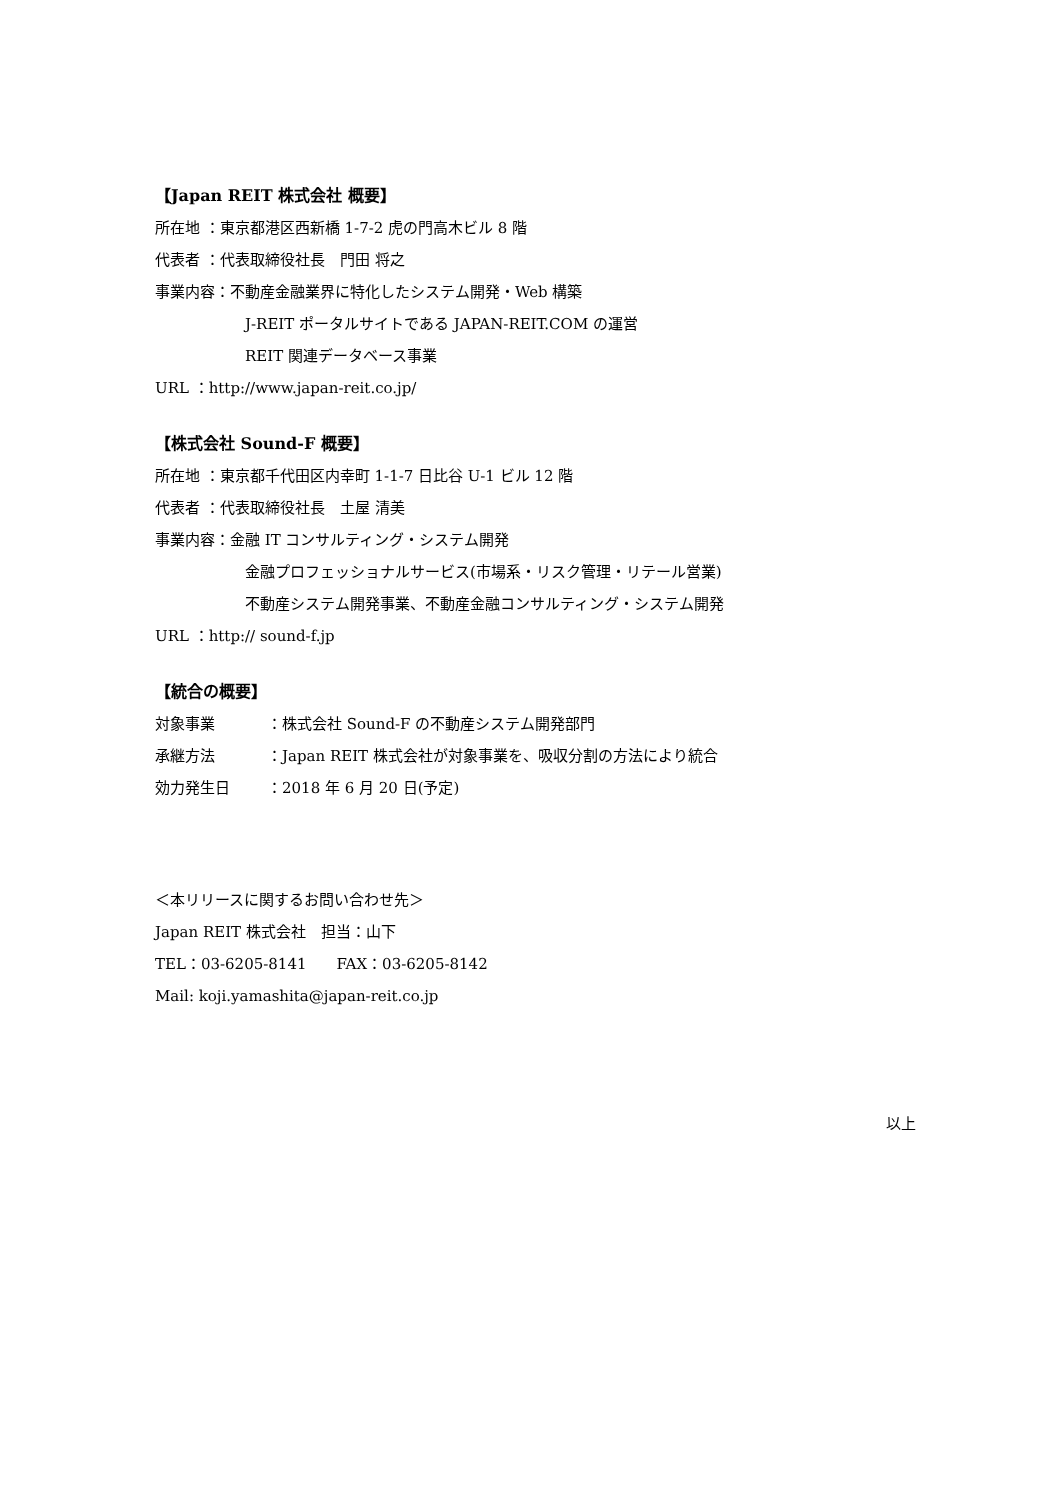【Japan REIT 株式会社 概要】
所在地 ：東京都港区西新橋 1-7-2 虎の門高木ビル 8 階
代表者 ：代表取締役社長　門田 将之
事業内容：不動産金融業界に特化したシステム開発・Web 構築
J-REIT ポータルサイトである JAPAN-REIT.COM の運営
REIT 関連データベース事業
URL ：http://www.japan-reit.co.jp/
【株式会社 Sound-F 概要】
所在地 ：東京都千代田区内幸町 1-1-7 日比谷 U-1 ビル 12 階
代表者 ：代表取締役社長　土屋 清美
事業内容：金融 IT コンサルティング・システム開発
金融プロフェッショナルサービス(市場系・リスク管理・リテール営業)
不動産システム開発事業、不動産金融コンサルティング・システム開発
URL ：http:// sound-f.jp
【統合の概要】
対象事業 ：株式会社 Sound-F の不動産システム開発部門
承継方法 ：Japan REIT 株式会社が対象事業を、吸収分割の方法により統合
効力発生日 ：2018 年 6 月 20 日(予定)
＜本リリースに関するお問い合わせ先＞
Japan REIT 株式会社　担当：山下
TEL：03-6205-8141　　FAX：03-6205-8142
Mail: koji.yamashita@japan-reit.co.jp
以上